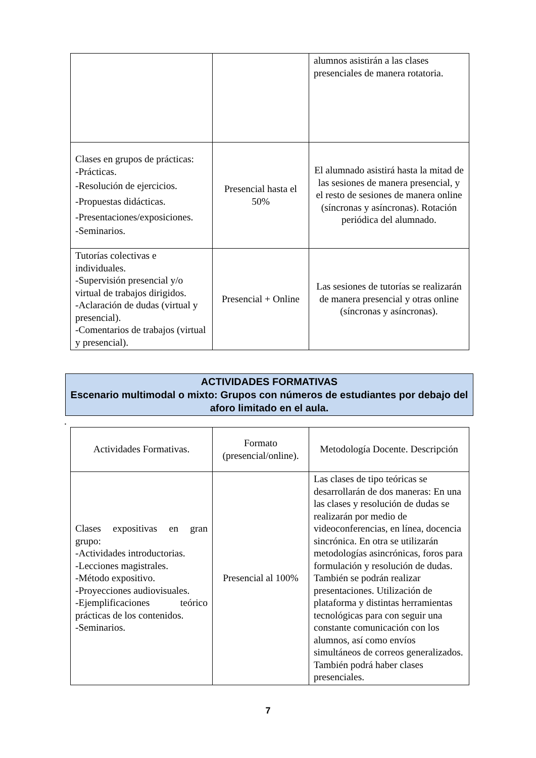| | | alumnos asistirán a las clases presenciales de manera rotatoria. |
| Clases en grupos de prácticas: -Prácticas. -Resolución de ejercicios. -Propuestas didácticas. -Presentaciones/exposiciones. -Seminarios. | Presencial hasta el 50% | El alumnado asistirá hasta la mitad de las sesiones de manera presencial, y el resto de sesiones de manera online (síncronas y asíncronas). Rotación periódica del alumnado. |
| Tutorías colectivas e individuales. -Supervisión presencial y/o virtual de trabajos dirigidos. -Aclaración de dudas (virtual y presencial). -Comentarios de trabajos (virtual y presencial). | Presencial + Online | Las sesiones de tutorías se realizarán de manera presencial y otras online (síncronas y asíncronas). |
ACTIVIDADES FORMATIVAS
Escenario multimodal o mixto: Grupos con números de estudiantes por debajo del aforo limitado en el aula.
.
| Actividades Formativas. | Formato (presencial/online). | Metodología Docente. Descripción |
| --- | --- | --- |
| Clases expositivas en gran grupo: -Actividades introductorias. -Lecciones magistrales. -Método expositivo. -Proyecciones audiovisuales. -Ejemplificaciones teórico prácticas de los contenidos. -Seminarios. | Presencial al 100% | Las clases de tipo teóricas se desarrollarán de dos maneras: En una las clases y resolución de dudas se realizarán por medio de videoconferencias, en línea, docencia sincrónica. En otra se utilizarán metodologías asincrónicas, foros para formulación y resolución de dudas. También se podrán realizar presentaciones. Utilización de plataforma y distintas herramientas tecnológicas para con seguir una constante comunicación con los alumnos, así como envíos simultáneos de correos generalizados. También podrá haber clases presenciales. |
7